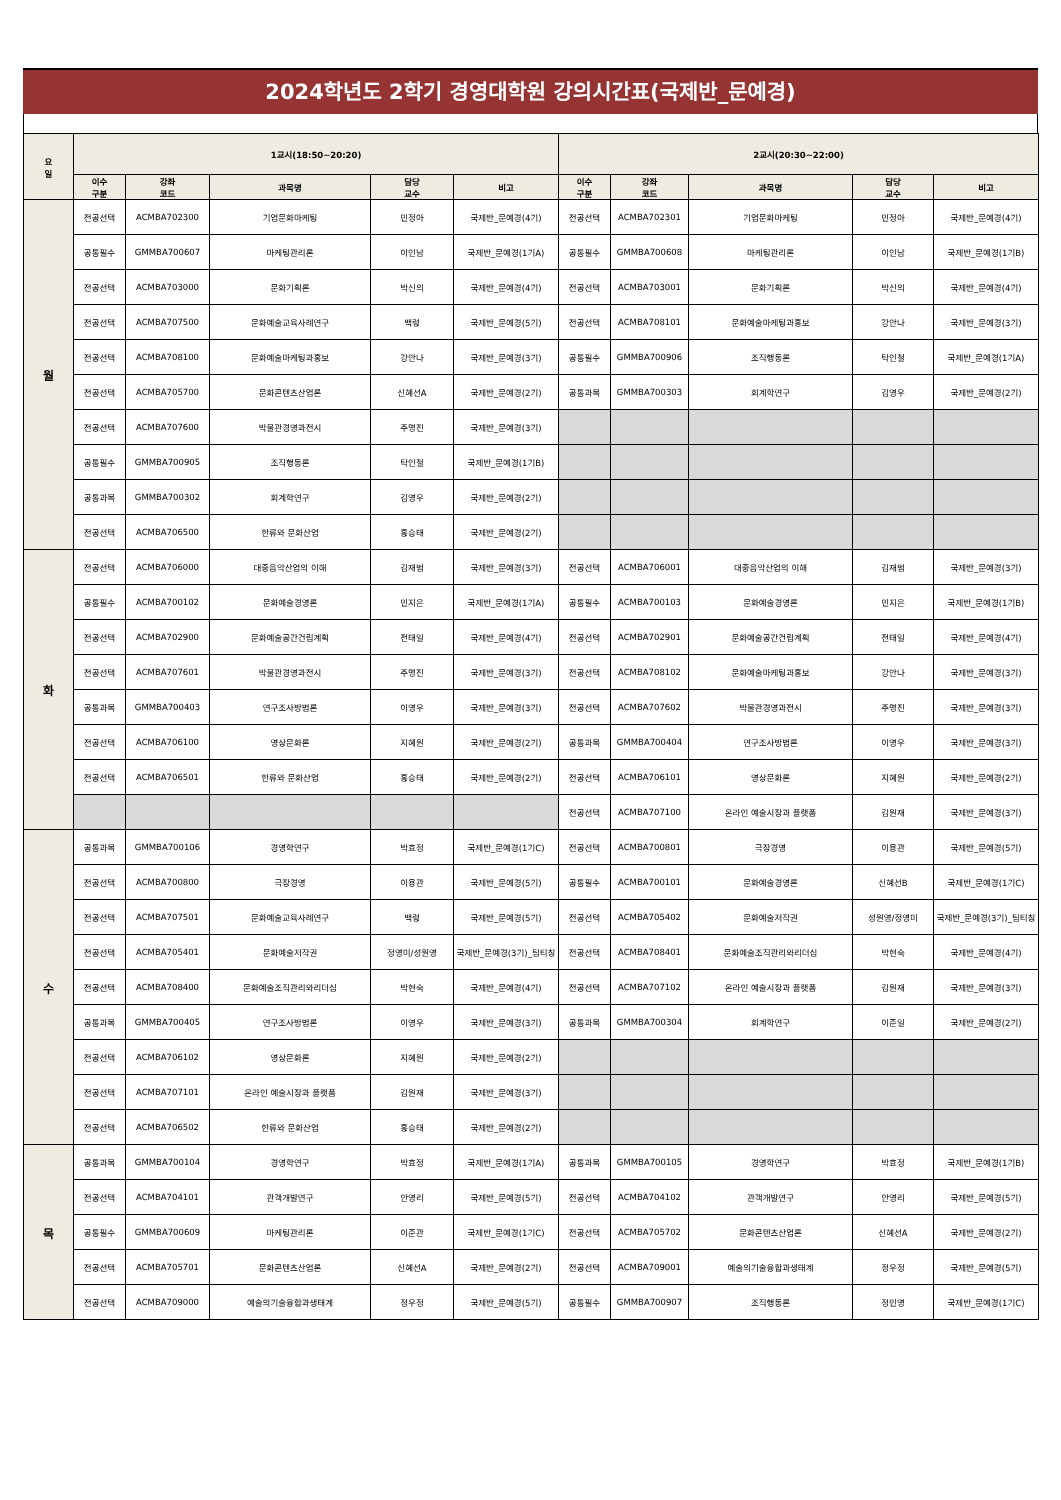2024학년도 2학기 경영대학원 강의시간표(국제반_문예경)
| 요 일 | 1교시(18:50~20:20) | | | | | 2교시(20:30~22:00) | | | | |
| --- | --- | --- | --- | --- | --- | --- | --- | --- | --- | --- |
| | 이수 구분 | 강좌 코드 | 과목명 | 담당 교수 | 비고 | 이수 구분 | 강좌 코드 | 과목명 | 담당 교수 | 비고 |
| 월 | 전공선택 | ACMBA702300 | 기업문화마케팅 | 민정아 | 국제반_문예경(4기) | 전공선택 | ACMBA702301 | 기업문화마케팅 | 민정아 | 국제반_문예경(4기) |
| | 공통필수 | GMMBA700607 | 마케팅관리론 | 이인남 | 국제반_문예경(1기A) | 공통필수 | GMMBA700608 | 마케팅관리론 | 이인남 | 국제반_문예경(1기B) |
| | 전공선택 | ACMBA703000 | 문화기획론 | 박신의 | 국제반_문예경(4기) | 전공선택 | ACMBA703001 | 문화기획론 | 박신의 | 국제반_문예경(4기) |
| | 전공선택 | ACMBA707500 | 문화예술교육사례연구 | 백령 | 국제반_문예경(5기) | 전공선택 | ACMBA708101 | 문화예술마케팅과홍보 | 강안나 | 국제반_문예경(3기) |
| | 전공선택 | ACMBA708100 | 문화예술마케팅과홍보 | 강안나 | 국제반_문예경(3기) | 공통필수 | GMMBA700906 | 조직행동론 | 탁인철 | 국제반_문예경(1기A) |
| | 전공선택 | ACMBA705700 | 문화콘텐츠산업론 | 신혜선A | 국제반_문예경(2기) | 공통과목 | GMMBA700303 | 회계학연구 | 김영우 | 국제반_문예경(2기) |
| | 전공선택 | ACMBA707600 | 박물관경영과전시 | 주명진 | 국제반_문예경(3기) | | | | | |
| | 공통필수 | GMMBA700905 | 조직행동론 | 탁인철 | 국제반_문예경(1기B) | | | | | |
| | 공통과목 | GMMBA700302 | 회계학연구 | 김영우 | 국제반_문예경(2기) | | | | | |
| | 전공선택 | ACMBA706500 | 한류와 문화산업 | 홍승태 | 국제반_문예경(2기) | | | | | |
| 화 | 전공선택 | ACMBA706000 | 대중음악산업의 이해 | 김재범 | 국제반_문예경(3기) | 전공선택 | ACMBA706001 | 대중음악산업의 이해 | 김재범 | 국제반_문예경(3기) |
| | 공통필수 | ACMBA700102 | 문화예술경영론 | 민지은 | 국제반_문예경(1기A) | 공통필수 | ACMBA700103 | 문화예술경영론 | 민지은 | 국제반_문예경(1기B) |
| | 전공선택 | ACMBA702900 | 문화예술공간건립계획 | 전태일 | 국제반_문예경(4기) | 전공선택 | ACMBA702901 | 문화예술공간건립계획 | 전태일 | 국제반_문예경(4기) |
| | 전공선택 | ACMBA707601 | 박물관경영과전시 | 주명진 | 국제반_문예경(3기) | 전공선택 | ACMBA708102 | 문화예술마케팅과홍보 | 강안나 | 국제반_문예경(3기) |
| | 공통과목 | GMMBA700403 | 연구조사방법론 | 이영우 | 국제반_문예경(3기) | 전공선택 | ACMBA707602 | 박물관경영과전시 | 주명진 | 국제반_문예경(3기) |
| | 전공선택 | ACMBA706100 | 영상문화론 | 지혜원 | 국제반_문예경(2기) | 공통과목 | GMMBA700404 | 연구조사방법론 | 이영우 | 국제반_문예경(3기) |
| | 전공선택 | ACMBA706501 | 한류와 문화산업 | 홍승태 | 국제반_문예경(2기) | 전공선택 | ACMBA706101 | 영상문화론 | 지혜원 | 국제반_문예경(2기) |
| | | | | | | 전공선택 | ACMBA707100 | 온라인 예술시장과 플랫폼 | 김원재 | 국제반_문예경(3기) |
| 수 | 공통과목 | GMMBA700106 | 경영학연구 | 박효정 | 국제반_문예경(1기C) | 전공선택 | ACMBA700801 | 극장경영 | 이용관 | 국제반_문예경(5기) |
| | 전공선택 | ACMBA700800 | 극장경영 | 이용관 | 국제반_문예경(5기) | 공통필수 | ACMBA700101 | 문화예술경영론 | 신혜선B | 국제반_문예경(1기C) |
| | 전공선택 | ACMBA707501 | 문화예술교육사례연구 | 백령 | 국제반_문예경(5기) | 전공선택 | ACMBA705402 | 문화예술저작권 | 성원영/정영미 | 국제반_문예경(3기)_팀티칭 |
| | 전공선택 | ACMBA705401 | 문화예술저작권 | 정영미/성원영 | 국제반_문예경(3기)_팀티칭 | 전공선택 | ACMBA708401 | 문화예술조직관리와리더십 | 박현숙 | 국제반_문예경(4기) |
| | 전공선택 | ACMBA708400 | 문화예술조직관리와리더십 | 박현숙 | 국제반_문예경(4기) | 전공선택 | ACMBA707102 | 온라인 예술시장과 플랫폼 | 김원재 | 국제반_문예경(3기) |
| | 공통과목 | GMMBA700405 | 연구조사방법론 | 이영우 | 국제반_문예경(3기) | 공통과목 | GMMBA700304 | 회계학연구 | 이준일 | 국제반_문예경(2기) |
| | 전공선택 | ACMBA706102 | 영상문화론 | 지혜원 | 국제반_문예경(2기) | | | | | |
| | 전공선택 | ACMBA707101 | 온라인 예술시장과 플랫폼 | 김원재 | 국제반_문예경(3기) | | | | | |
| | 전공선택 | ACMBA706502 | 한류와 문화산업 | 홍승태 | 국제반_문예경(2기) | | | | | |
| 목 | 공통과목 | GMMBA700104 | 경영학연구 | 박효정 | 국제반_문예경(1기A) | 공통과목 | GMMBA700105 | 경영학연구 | 박효정 | 국제반_문예경(1기B) |
| | 전공선택 | ACMBA704101 | 관객개발연구 | 안영리 | 국제반_문예경(5기) | 전공선택 | ACMBA704102 | 관객개발연구 | 안영리 | 국제반_문예경(5기) |
| | 공통필수 | GMMBA700609 | 마케팅관리론 | 이준관 | 국제반_문예경(1기C) | 전공선택 | ACMBA705702 | 문화콘텐츠산업론 | 신혜선A | 국제반_문예경(2기) |
| | 전공선택 | ACMBA705701 | 문화콘텐츠산업론 | 신혜선A | 국제반_문예경(2기) | 전공선택 | ACMBA709001 | 예술의기술융합과생태계 | 정우정 | 국제반_문예경(5기) |
| | 전공선택 | ACMBA709000 | 예술의기술융합과생태계 | 정우정 | 국제반_문예경(5기) | 공통필수 | GMMBA700907 | 조직행동론 | 정민영 | 국제반_문예경(1기C) |